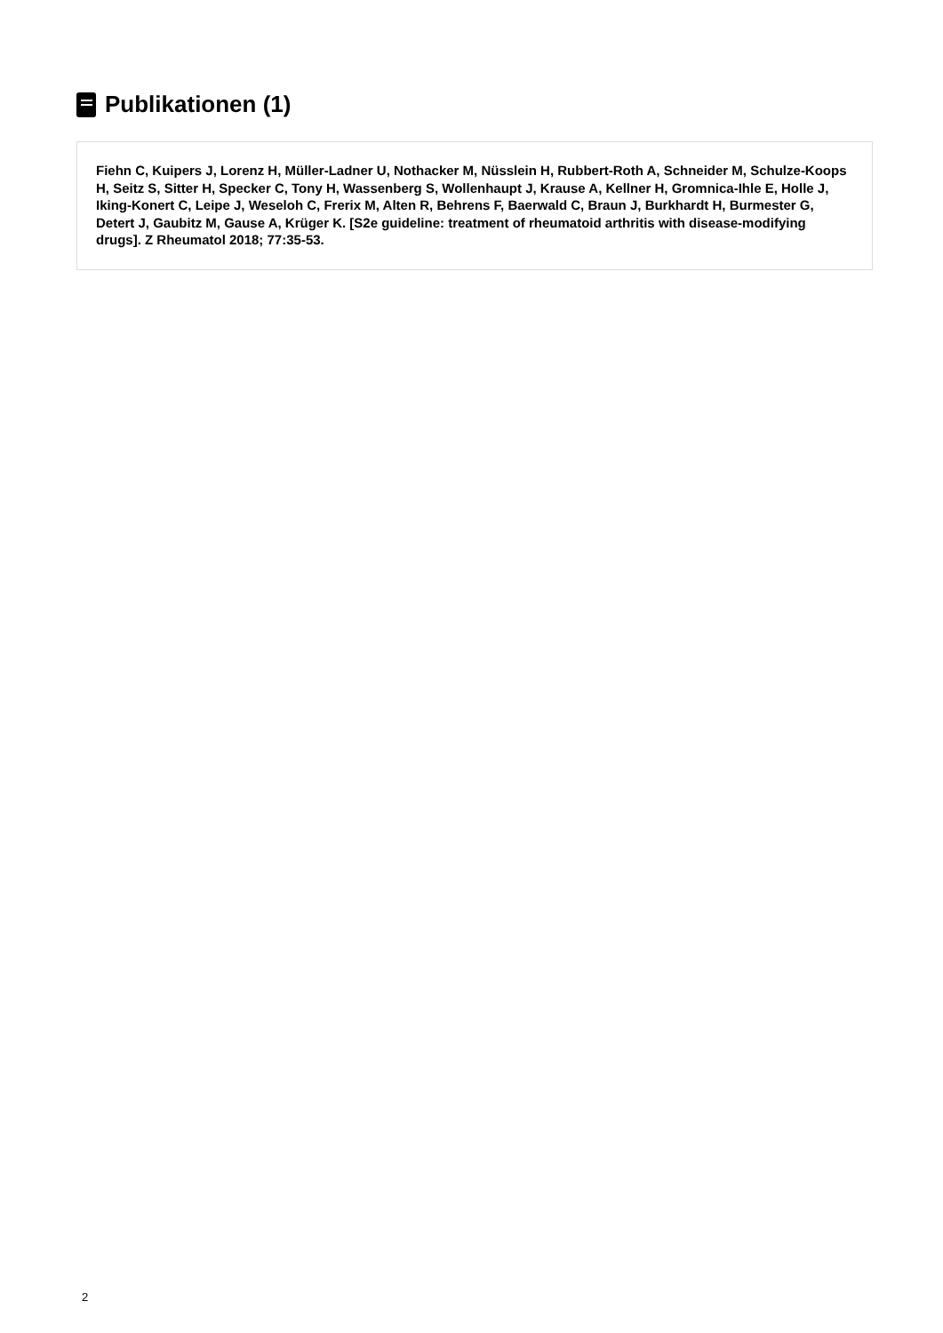Publikationen (1)
Fiehn C, Kuipers J, Lorenz H, Müller-Ladner U, Nothacker M, Nüsslein H, Rubbert-Roth A, Schneider M, Schulze-Koops H, Seitz S, Sitter H, Specker C, Tony H, Wassenberg S, Wollenhaupt J, Krause A, Kellner H, Gromnica-Ihle E, Holle J, Iking-Konert C, Leipe J, Weseloh C, Frerix M, Alten R, Behrens F, Baerwald C, Braun J, Burkhardt H, Burmester G, Detert J, Gaubitz M, Gause A, Krüger K. [S2e guideline: treatment of rheumatoid arthritis with disease-modifying drugs]. Z Rheumatol 2018; 77:35-53.
2